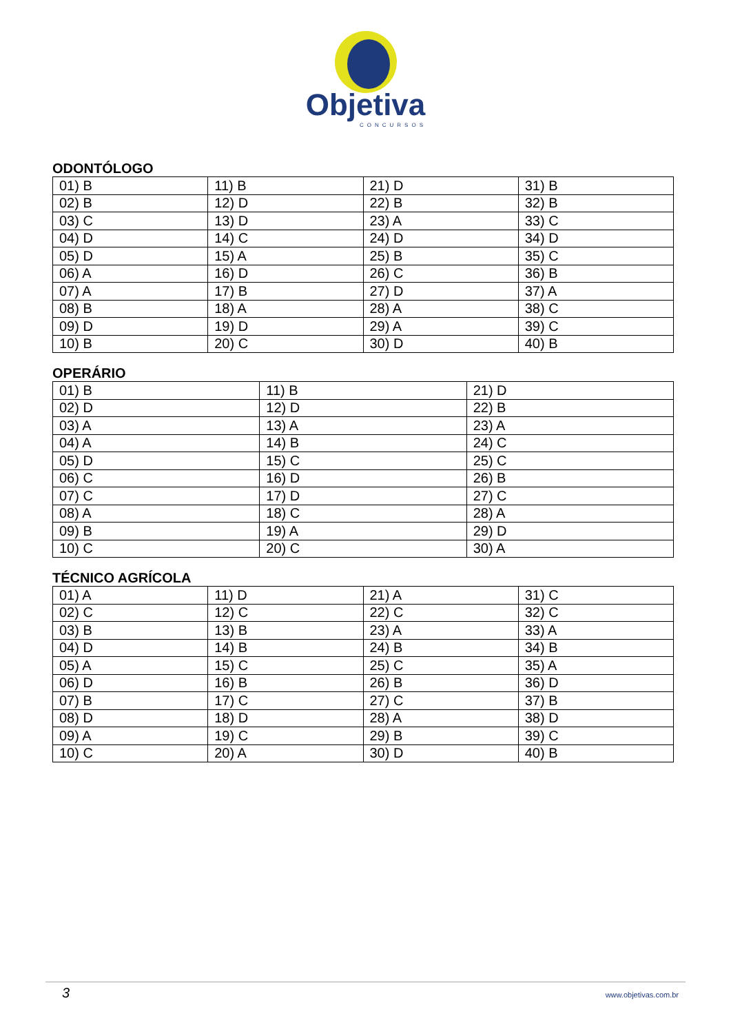Objetiva
CONCURSOS
ODONTÓLOGO
| 01) B | 11) B | 21) D | 31) B |
| 02) B | 12) D | 22) B | 32) B |
| 03) C | 13) D | 23) A | 33) C |
| 04) D | 14) C | 24) D | 34) D |
| 05) D | 15) A | 25) B | 35) C |
| 06) A | 16) D | 26) C | 36) B |
| 07) A | 17) B | 27) D | 37) A |
| 08) B | 18) A | 28) A | 38) C |
| 09) D | 19) D | 29) A | 39) C |
| 10) B | 20) C | 30) D | 40) B |
OPERÁRIO
| 01) B | 11) B | 21) D |
| 02) D | 12) D | 22) B |
| 03) A | 13) A | 23) A |
| 04) A | 14) B | 24) C |
| 05) D | 15) C | 25) C |
| 06) C | 16) D | 26) B |
| 07) C | 17) D | 27) C |
| 08) A | 18) C | 28) A |
| 09) B | 19) A | 29) D |
| 10) C | 20) C | 30) A |
TÉCNICO AGRÍCOLA
| 01) A | 11) D | 21) A | 31) C |
| 02) C | 12) C | 22) C | 32) C |
| 03) B | 13) B | 23) A | 33) A |
| 04) D | 14) B | 24) B | 34) B |
| 05) A | 15) C | 25) C | 35) A |
| 06) D | 16) B | 26) B | 36) D |
| 07) B | 17) C | 27) C | 37) B |
| 08) D | 18) D | 28) A | 38) D |
| 09) A | 19) C | 29) B | 39) C |
| 10) C | 20) A | 30) D | 40) B |
3 www.objetivas.com.br